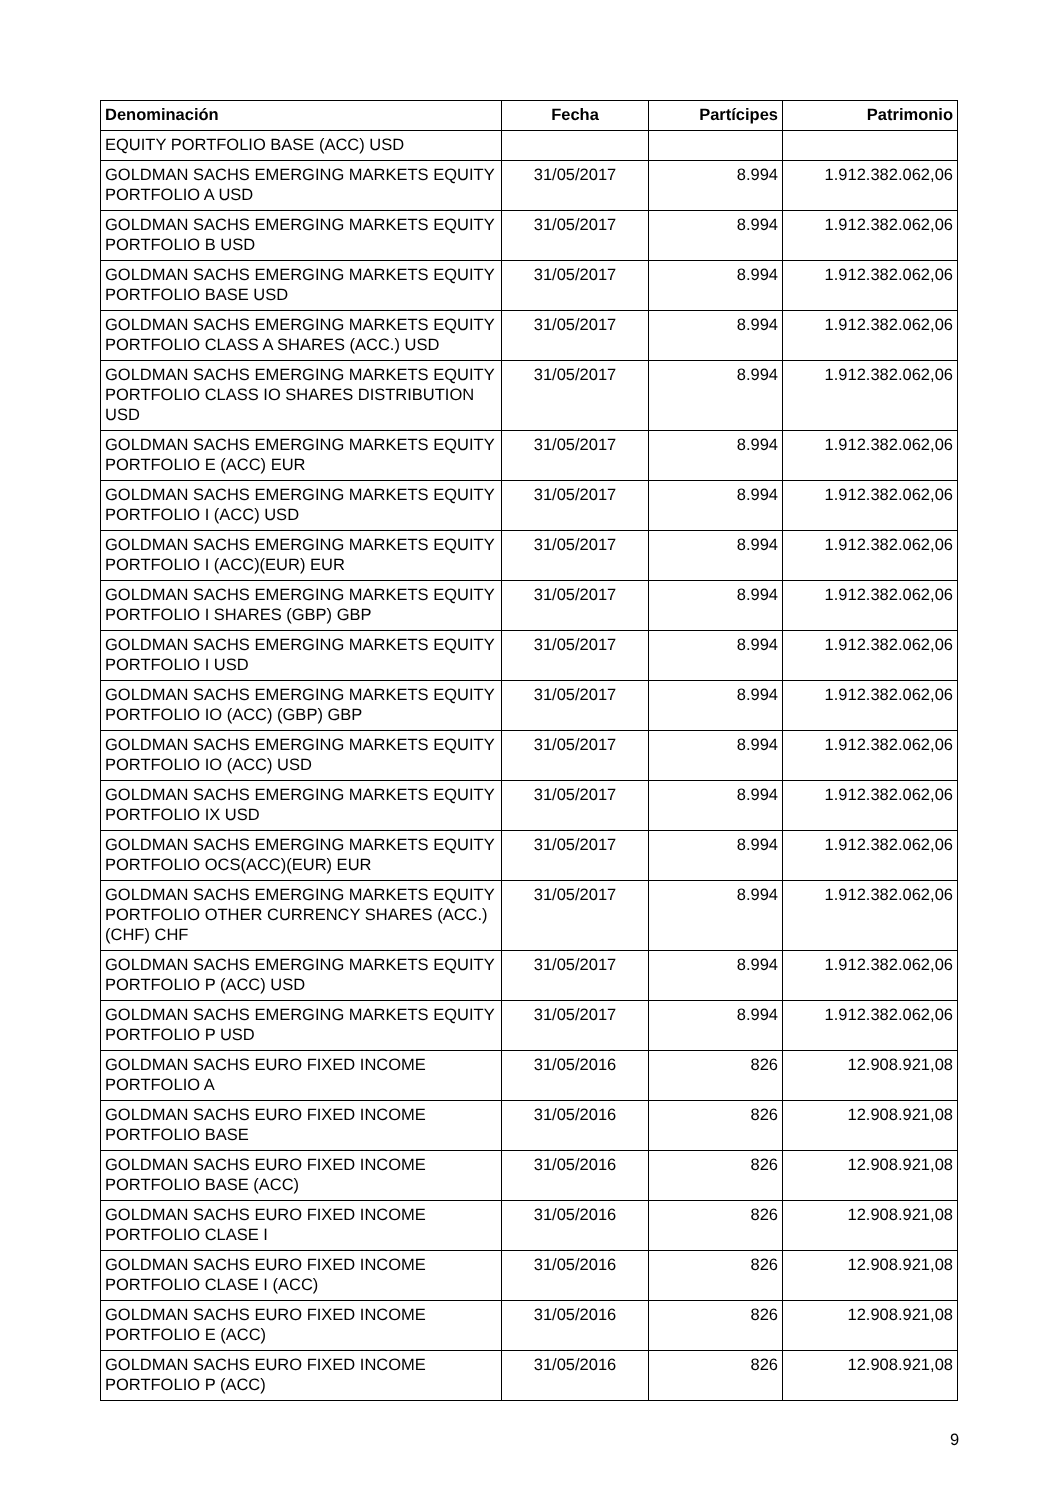| Denominación | Fecha | Partícipes | Patrimonio |
| --- | --- | --- | --- |
| EQUITY PORTFOLIO BASE (ACC) USD | | | |
| GOLDMAN SACHS EMERGING MARKETS EQUITY PORTFOLIO A USD | 31/05/2017 | 8.994 | 1.912.382.062,06 |
| GOLDMAN SACHS EMERGING MARKETS EQUITY PORTFOLIO B USD | 31/05/2017 | 8.994 | 1.912.382.062,06 |
| GOLDMAN SACHS EMERGING MARKETS EQUITY PORTFOLIO BASE USD | 31/05/2017 | 8.994 | 1.912.382.062,06 |
| GOLDMAN SACHS EMERGING MARKETS EQUITY PORTFOLIO CLASS A SHARES (ACC.) USD | 31/05/2017 | 8.994 | 1.912.382.062,06 |
| GOLDMAN SACHS EMERGING MARKETS EQUITY PORTFOLIO CLASS IO SHARES DISTRIBUTION USD | 31/05/2017 | 8.994 | 1.912.382.062,06 |
| GOLDMAN SACHS EMERGING MARKETS EQUITY PORTFOLIO E (ACC) EUR | 31/05/2017 | 8.994 | 1.912.382.062,06 |
| GOLDMAN SACHS EMERGING MARKETS EQUITY PORTFOLIO I (ACC) USD | 31/05/2017 | 8.994 | 1.912.382.062,06 |
| GOLDMAN SACHS EMERGING MARKETS EQUITY PORTFOLIO I (ACC)(EUR) EUR | 31/05/2017 | 8.994 | 1.912.382.062,06 |
| GOLDMAN SACHS EMERGING MARKETS EQUITY PORTFOLIO I SHARES (GBP) GBP | 31/05/2017 | 8.994 | 1.912.382.062,06 |
| GOLDMAN SACHS EMERGING MARKETS EQUITY PORTFOLIO I USD | 31/05/2017 | 8.994 | 1.912.382.062,06 |
| GOLDMAN SACHS EMERGING MARKETS EQUITY PORTFOLIO IO (ACC) (GBP) GBP | 31/05/2017 | 8.994 | 1.912.382.062,06 |
| GOLDMAN SACHS EMERGING MARKETS EQUITY PORTFOLIO IO (ACC) USD | 31/05/2017 | 8.994 | 1.912.382.062,06 |
| GOLDMAN SACHS EMERGING MARKETS EQUITY PORTFOLIO IX USD | 31/05/2017 | 8.994 | 1.912.382.062,06 |
| GOLDMAN SACHS EMERGING MARKETS EQUITY PORTFOLIO OCS(ACC)(EUR) EUR | 31/05/2017 | 8.994 | 1.912.382.062,06 |
| GOLDMAN SACHS EMERGING MARKETS EQUITY PORTFOLIO OTHER CURRENCY SHARES (ACC.) (CHF) CHF | 31/05/2017 | 8.994 | 1.912.382.062,06 |
| GOLDMAN SACHS EMERGING MARKETS EQUITY PORTFOLIO P (ACC) USD | 31/05/2017 | 8.994 | 1.912.382.062,06 |
| GOLDMAN SACHS EMERGING MARKETS EQUITY PORTFOLIO P USD | 31/05/2017 | 8.994 | 1.912.382.062,06 |
| GOLDMAN SACHS EURO FIXED INCOME PORTFOLIO A | 31/05/2016 | 826 | 12.908.921,08 |
| GOLDMAN SACHS EURO FIXED INCOME PORTFOLIO BASE | 31/05/2016 | 826 | 12.908.921,08 |
| GOLDMAN SACHS EURO FIXED INCOME PORTFOLIO BASE (ACC) | 31/05/2016 | 826 | 12.908.921,08 |
| GOLDMAN SACHS EURO FIXED INCOME PORTFOLIO CLASE I | 31/05/2016 | 826 | 12.908.921,08 |
| GOLDMAN SACHS EURO FIXED INCOME PORTFOLIO CLASE I (ACC) | 31/05/2016 | 826 | 12.908.921,08 |
| GOLDMAN SACHS EURO FIXED INCOME PORTFOLIO E (ACC) | 31/05/2016 | 826 | 12.908.921,08 |
| GOLDMAN SACHS EURO FIXED INCOME PORTFOLIO P (ACC) | 31/05/2016 | 826 | 12.908.921,08 |
9